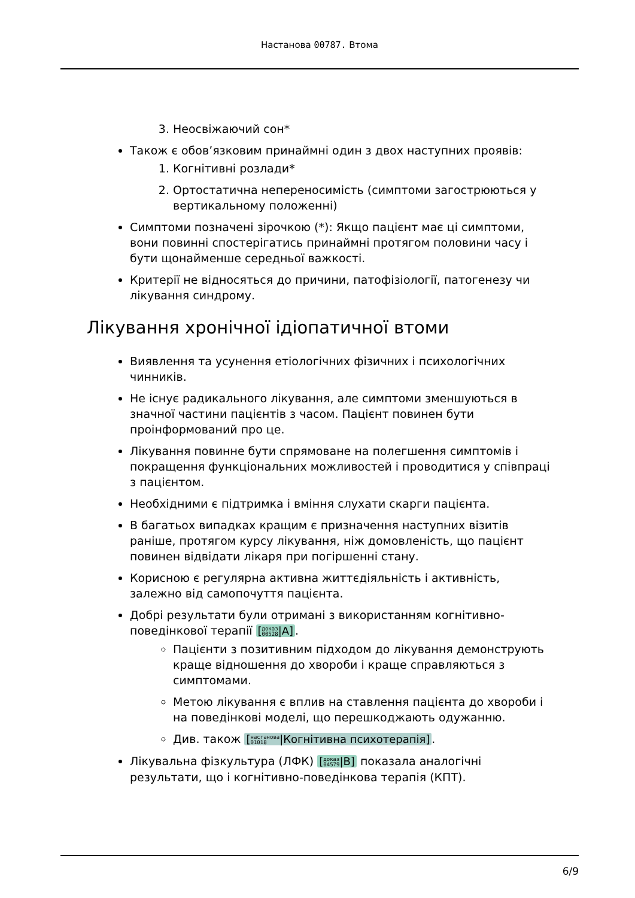Настанова 00787. Втома
3. Неосвіжаючий сон*
Також є обов’язковим принаймні один з двох наступних проявів:
1. Когнітивні розлади*
2. Ортостатична непереносимість (симптоми загострюються у вертикальному положенні)
Симптоми позначені зірочкою (*): Якщо пацієнт має ці симптоми, вони повинні спостерігатись принаймні протягом половини часу і бути щонайменше середньої важкості.
Критерії не відносяться до причини, патофізіології, патогенезу чи лікування синдрому.
Лікування хронічної ідіопатичної втоми
Виявлення та усунення етіологічних фізичних і психологічних чинників.
Не існує радикального лікування, але симптоми зменшуються в значної частини пацієнтів з часом. Пацієнт повинен бути проінформований про це.
Лікування повинне бути спрямоване на полегшення симптомів і покращення функціональних можливостей і проводитися у співпраці з пацієнтом.
Необхідними є підтримка і вміння слухати скарги пацієнта.
В багатьох випадках кращим є призначення наступних візитів раніше, протягом курсу лікування, ніж домовленість, що пацієнт повинен відвідати лікаря при погіршенні стану.
Корисною є регулярна активна життєдіяльність і активність, залежно від самопочуття пацієнта.
Добрі результати були отримані з використанням когнітивно-поведінкової терапії [доказ
00528|A].
Пацієнти з позитивним підходом до лікування демонструють краще відношення до хвороби і краще справляються з симптомами.
Метою лікування є вплив на ставлення пацієнта до хвороби і на поведінкові моделі, що перешкоджають одужанню.
Див. також [настанова
01018|Когнітивна психотерапія].
Лікувальна фізкультура (ЛФК) [доказ
04579|B] показала аналогічні результати, що і когнітивно-поведінкова терапія (КПТ).
6/9